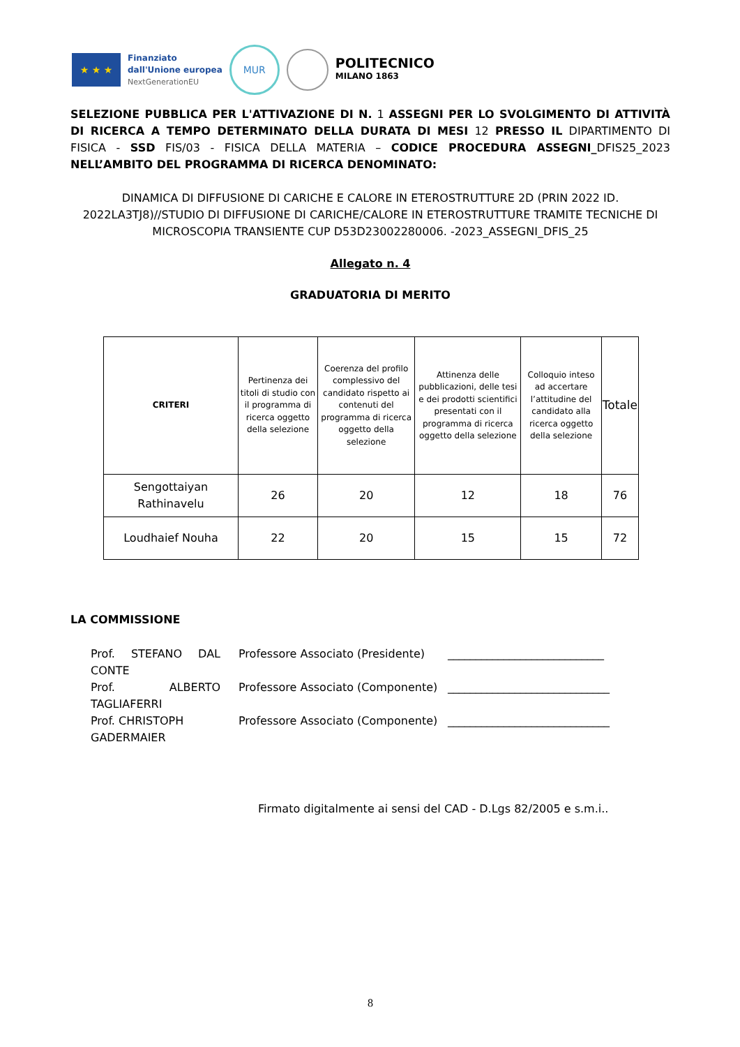★ ★ ★
Finanziato
dall'Unione europea
NextGenerationEU
MUR
POLITECNICO
MILANO 1863
SELEZIONE PUBBLICA PER L'ATTIVAZIONE DI N. 1 ASSEGNI PER LO SVOLGIMENTO DI ATTIVITÀ DI RICERCA A TEMPO DETERMINATO DELLA DURATA DI MESI 12 PRESSO IL DIPARTIMENTO DI FISICA - SSD FIS/03 - FISICA DELLA MATERIA – CODICE PROCEDURA ASSEGNI_DFIS25_2023 NELL’AMBITO DEL PROGRAMMA DI RICERCA DENOMINATO:
DINAMICA DI DIFFUSIONE DI CARICHE E CALORE IN ETEROSTRUTTURE 2D (PRIN 2022 ID. 2022LA3TJ8)//STUDIO DI DIFFUSIONE DI CARICHE/CALORE IN ETEROSTRUTTURE TRAMITE TECNICHE DI MICROSCOPIA TRANSIENTE CUP D53D23002280006. -2023_ASSEGNI_DFIS_25
Allegato n. 4
GRADUATORIA DI MERITO
| CRITERI | Pertinenza dei titoli di studio con il programma di ricerca oggetto della selezione | Coerenza del profilo complessivo del candidato rispetto ai contenuti del programma di ricerca oggetto della selezione | Attinenza delle pubblicazioni, delle tesi e dei prodotti scientifici presentati con il programma di ricerca oggetto della selezione | Colloquio inteso ad accertare l’attitudine del candidato alla ricerca oggetto della selezione | Totale |
| --- | --- | --- | --- | --- | --- |
| Sengottaiyan Rathinavelu | 26 | 20 | 12 | 18 | 76 |
| Loudhaief Nouha | 22 | 20 | 15 | 15 | 72 |
LA COMMISSIONE
Prof. STEFANO DAL CONTE
Professore Associato (Presidente)
____________________________
Prof. ALBERTO TAGLIAFERRI
Professore Associato (Componente)
_____________________________
Prof. CHRISTOPH GADERMAIER
Professore Associato (Componente)
_____________________________
Firmato digitalmente ai sensi del CAD - D.Lgs 82/2005 e s.m.i..
8